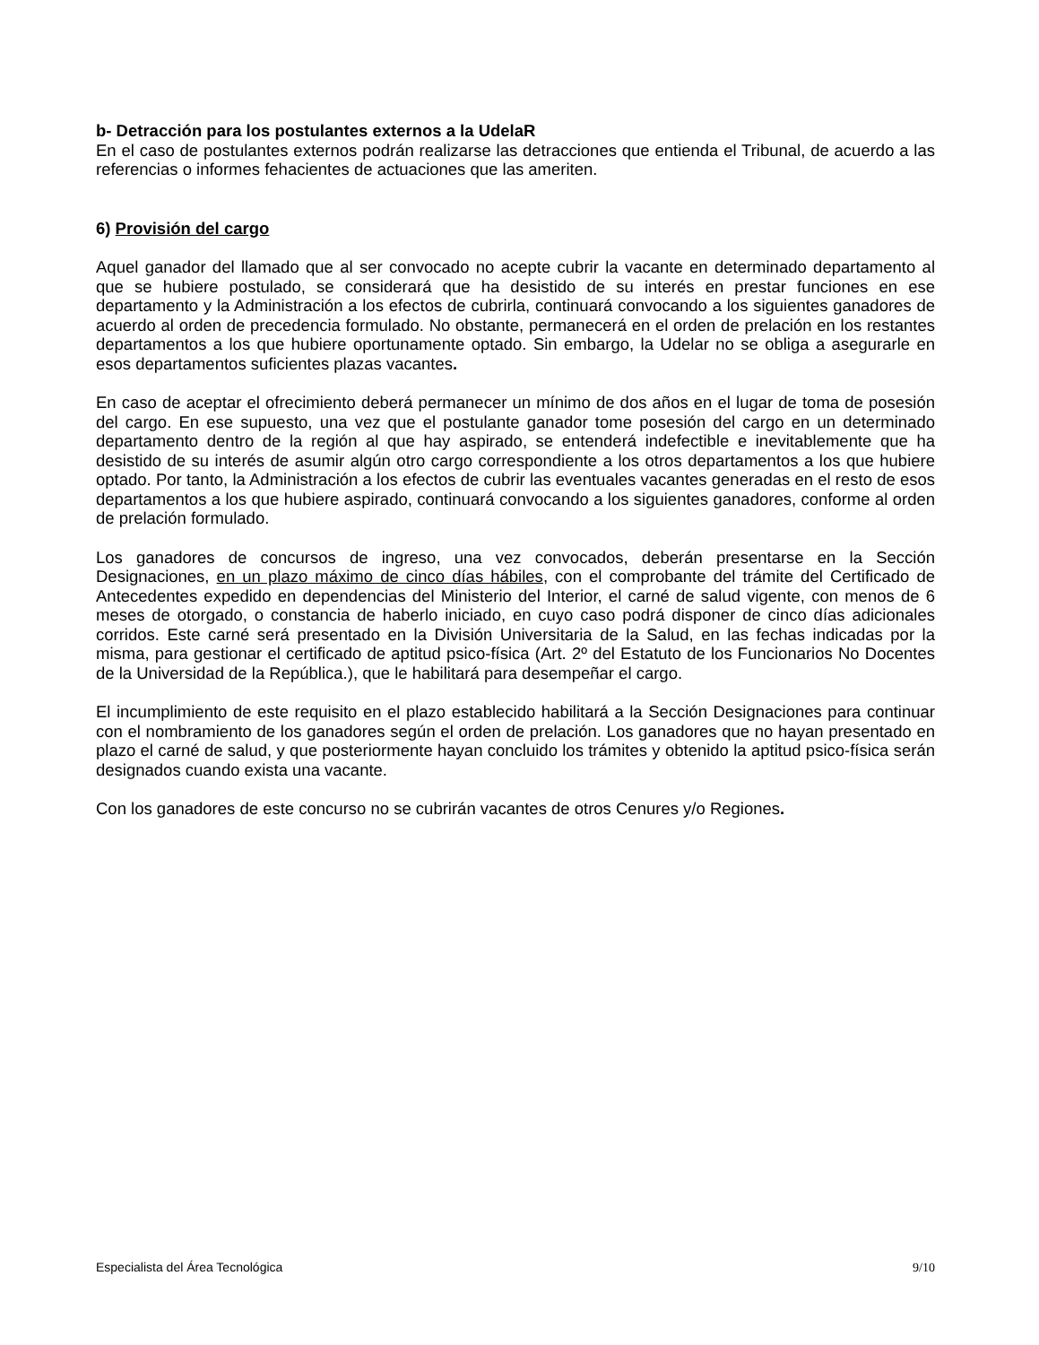b- Detracción para los postulantes externos a la UdelaR
En el caso de postulantes externos podrán realizarse las detracciones que entienda el Tribunal, de acuerdo a las referencias o informes fehacientes de actuaciones que las ameriten.
6) Provisión del cargo
Aquel ganador del llamado que al ser convocado no acepte cubrir la vacante en determinado departamento al que se hubiere postulado, se considerará que ha desistido de su interés en prestar funciones en ese departamento y la Administración a los efectos de cubrirla, continuará convocando a los siguientes ganadores de acuerdo al orden de precedencia formulado. No obstante, permanecerá en el orden de prelación en los restantes departamentos a los que hubiere oportunamente optado. Sin embargo, la Udelar no se obliga a asegurarle en esos departamentos suficientes plazas vacantes.
En caso de aceptar el ofrecimiento deberá permanecer un mínimo de dos años en el lugar de toma de posesión del cargo. En ese supuesto, una vez que el postulante ganador tome posesión del cargo en un determinado departamento dentro de la región al que hay aspirado, se entenderá indefectible e inevitablemente que ha desistido de su interés de asumir algún otro cargo correspondiente a los otros departamentos a los que hubiere optado. Por tanto, la Administración a los efectos de cubrir las eventuales vacantes generadas en el resto de esos departamentos a los que hubiere aspirado, continuará convocando a los siguientes ganadores, conforme al orden de prelación formulado.
Los ganadores de concursos de ingreso, una vez convocados, deberán presentarse en la Sección Designaciones, en un plazo máximo de cinco días hábiles, con el comprobante del trámite del Certificado de Antecedentes expedido en dependencias del Ministerio del Interior, el carné de salud vigente, con menos de 6 meses de otorgado, o constancia de haberlo iniciado, en cuyo caso podrá disponer de cinco días adicionales corridos. Este carné será presentado en la División Universitaria de la Salud, en las fechas indicadas por la misma, para gestionar el certificado de aptitud psico-física (Art. 2º del Estatuto de los Funcionarios No Docentes de la Universidad de la República.), que le habilitará para desempeñar el cargo.
El incumplimiento de este requisito en el plazo establecido habilitará a la Sección Designaciones para continuar con el nombramiento de los ganadores según el orden de prelación. Los ganadores que no hayan presentado en plazo el carné de salud, y que posteriormente hayan concluido los trámites y obtenido la aptitud psico-física serán designados cuando exista una vacante.
Con los ganadores de este concurso no se cubrirán vacantes de otros Cenures y/o Regiones.
Especialista del Área Tecnológica 9/10